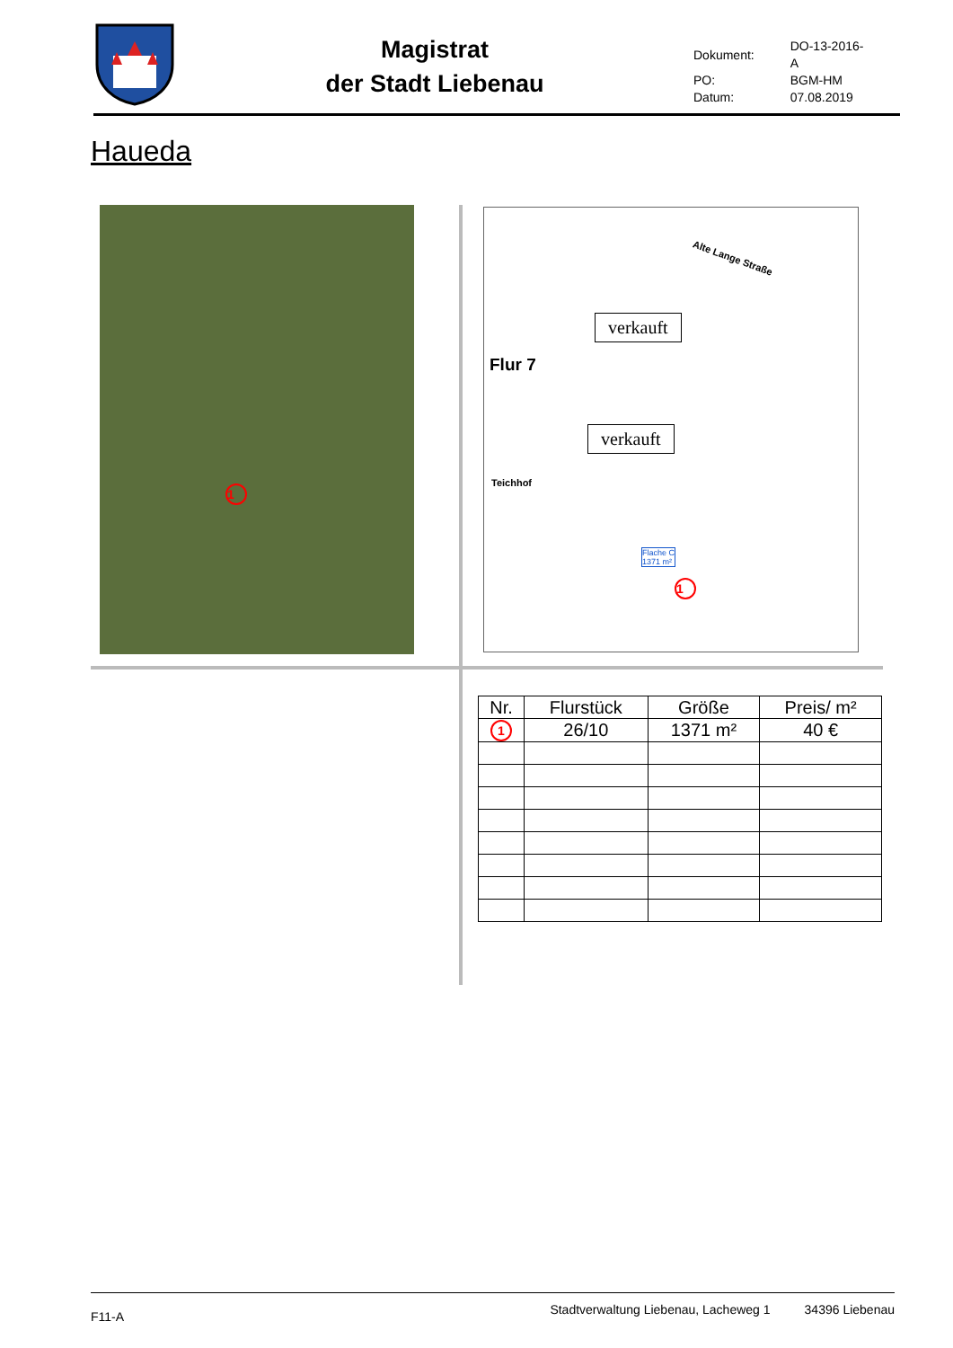Magistrat
der Stadt Liebenau
| Dokument: | DO-13-2016-A |
| PO: | BGM-HM |
| Datum: | 07.08.2019 |
Haueda
1
Alte Lange Straße
Flur 7
verkauft
verkauft
Teichhof
Flache C
1371 m²
1
| Nr. | Flurstück | Größe | Preis/ m² |
| --- | --- | --- | --- |
| 1 | 26/10 | 1371 m² | 40 € |
F11-A Stadtverwaltung Liebenau, Lacheweg 1 34396 Liebenau